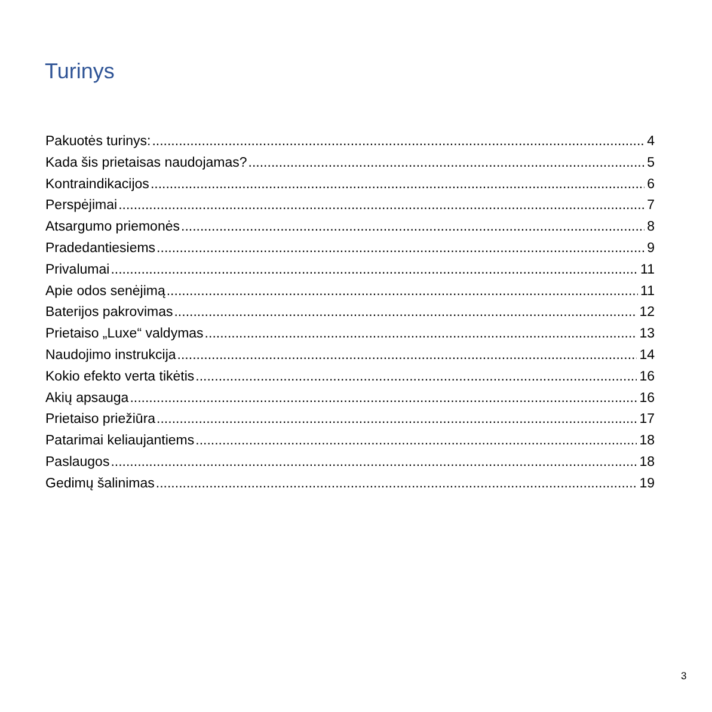Turinys
Pakuotės turinys: 4
Kada šis prietaisas naudojamas? 5
Kontraindikacijos 6
Perspėjimai 7
Atsargumo priemonės 8
Pradedantiesiems 9
Privalumai 11
Apie odos senėjimą 11
Baterijos pakrovimas 12
Prietaiso „Luxe“ valdymas 13
Naudojimo instrukcija 14
Kokio efekto verta tikėtis 16
Akių apsauga 16
Prietaiso priežiūra 17
Patarimai keliaujantiems 18
Paslaugos 18
Gedimų šalinimas 19
3